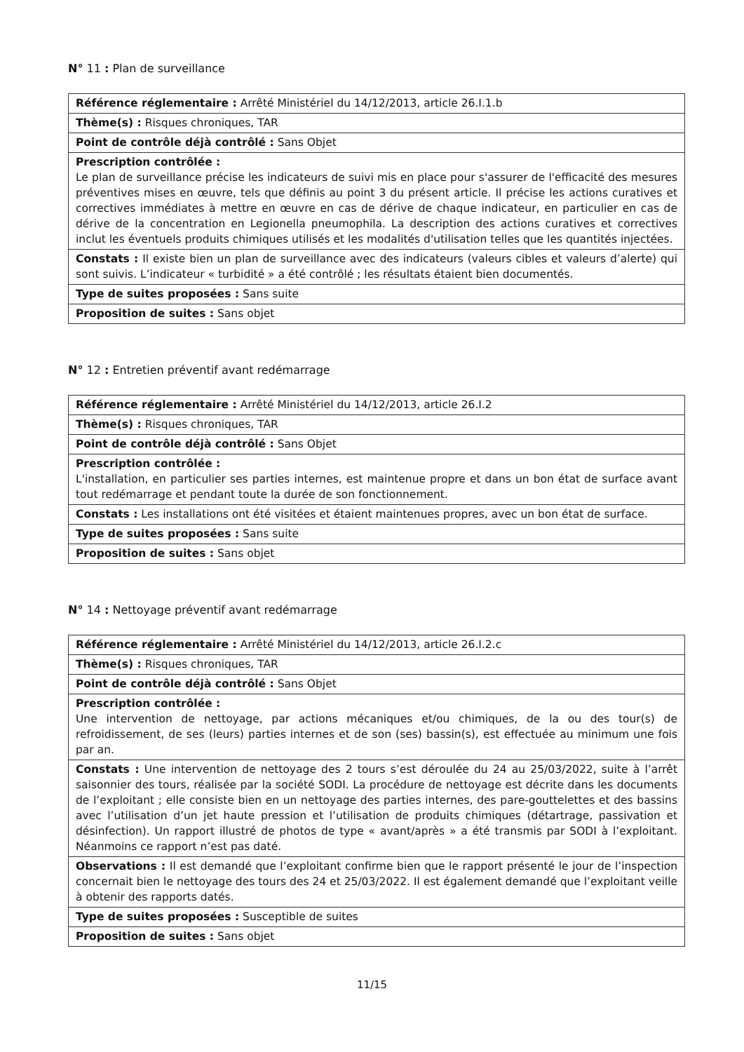N° 11 : Plan de surveillance
| Référence réglementaire : Arrêté Ministériel du 14/12/2013, article 26.I.1.b |
| Thème(s) : Risques chroniques, TAR |
| Point de contrôle déjà contrôlé : Sans Objet |
| Prescription contrôlée : Le plan de surveillance précise les indicateurs de suivi mis en place pour s'assurer de l'efficacité des mesures préventives mises en œuvre, tels que définis au point 3 du présent article. Il précise les actions curatives et correctives immédiates à mettre en œuvre en cas de dérive de chaque indicateur, en particulier en cas de dérive de la concentration en Legionella pneumophila. La description des actions curatives et correctives inclut les éventuels produits chimiques utilisés et les modalités d'utilisation telles que les quantités injectées. |
| Constats : Il existe bien un plan de surveillance avec des indicateurs (valeurs cibles et valeurs d’alerte) qui sont suivis. L’indicateur « turbidité » a été contrôlé ; les résultats étaient bien documentés. |
| Type de suites proposées : Sans suite |
| Proposition de suites : Sans objet |
N° 12 : Entretien préventif avant redémarrage
| Référence réglementaire : Arrêté Ministériel du 14/12/2013, article 26.I.2 |
| Thème(s) : Risques chroniques, TAR |
| Point de contrôle déjà contrôlé : Sans Objet |
| Prescription contrôlée : L'installation, en particulier ses parties internes, est maintenue propre et dans un bon état de surface avant tout redémarrage et pendant toute la durée de son fonctionnement. |
| Constats : Les installations ont été visitées et étaient maintenues propres, avec un bon état de surface. |
| Type de suites proposées : Sans suite |
| Proposition de suites : Sans objet |
N° 14 : Nettoyage préventif avant redémarrage
| Référence réglementaire : Arrêté Ministériel du 14/12/2013, article 26.I.2.c |
| Thème(s) : Risques chroniques, TAR |
| Point de contrôle déjà contrôlé : Sans Objet |
| Prescription contrôlée : Une intervention de nettoyage, par actions mécaniques et/ou chimiques, de la ou des tour(s) de refroidissement, de ses (leurs) parties internes et de son (ses) bassin(s), est effectuée au minimum une fois par an. |
| Constats : Une intervention de nettoyage des 2 tours s’est déroulée du 24 au 25/03/2022, suite à l’arrêt saisonnier des tours, réalisée par la société SODI. La procédure de nettoyage est décrite dans les documents de l’exploitant ; elle consiste bien en un nettoyage des parties internes, des pare-gouttelettes et des bassins avec l’utilisation d’un jet haute pression et l’utilisation de produits chimiques (détartrage, passivation et désinfection). Un rapport illustré de photos de type « avant/après » a été transmis par SODI à l’exploitant. Néanmoins ce rapport n’est pas daté. |
| Observations : Il est demandé que l’exploitant confirme bien que le rapport présenté le jour de l’inspection concernait bien le nettoyage des tours des 24 et 25/03/2022. Il est également demandé que l’exploitant veille à obtenir des rapports datés. |
| Type de suites proposées : Susceptible de suites |
| Proposition de suites : Sans objet |
11/15